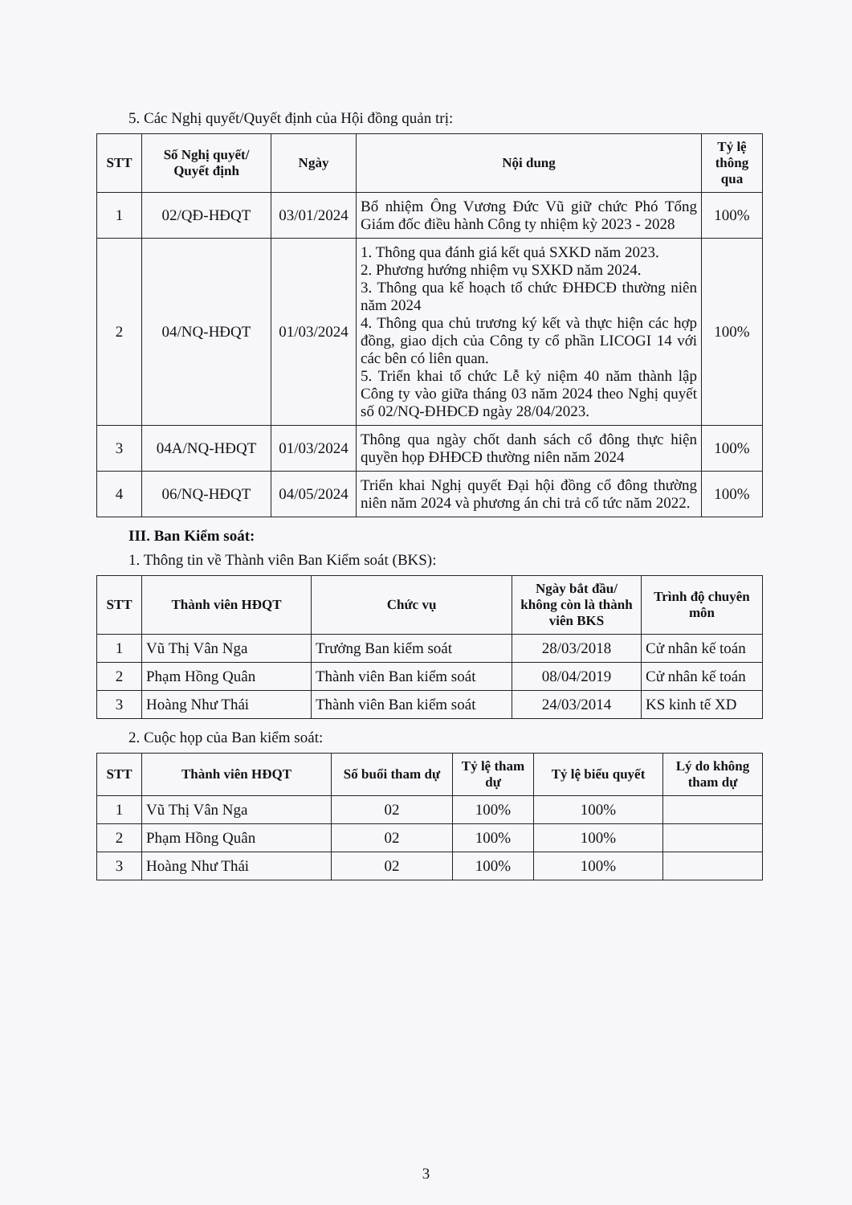5. Các Nghị quyết/Quyết định của Hội đồng quản trị:
| STT | Số Nghị quyết/ Quyết định | Ngày | Nội dung | Tỷ lệ thông qua |
| --- | --- | --- | --- | --- |
| 1 | 02/QĐ-HĐQT | 03/01/2024 | Bổ nhiệm Ông Vương Đức Vũ giữ chức Phó Tổng Giám đốc điều hành Công ty nhiệm kỳ 2023 - 2028 | 100% |
| 2 | 04/NQ-HĐQT | 01/03/2024 | 1. Thông qua đánh giá kết quả SXKD năm 2023. 2. Phương hướng nhiệm vụ SXKD năm 2024. 3. Thông qua kế hoạch tổ chức ĐHĐCĐ thường niên năm 2024 4. Thông qua chủ trương ký kết và thực hiện các hợp đồng, giao dịch của Công ty cổ phần LICOGI 14 với các bên có liên quan. 5. Triển khai tổ chức Lễ kỷ niệm 40 năm thành lập Công ty vào giữa tháng 03 năm 2024 theo Nghị quyết số 02/NQ-ĐHĐCĐ ngày 28/04/2023. | 100% |
| 3 | 04A/NQ-HĐQT | 01/03/2024 | Thông qua ngày chốt danh sách cổ đông thực hiện quyền họp ĐHĐCĐ thường niên năm 2024 | 100% |
| 4 | 06/NQ-HĐQT | 04/05/2024 | Triển khai Nghị quyết Đại hội đồng cổ đông thường niên năm 2024 và phương án chi trả cổ tức năm 2022. | 100% |
III. Ban Kiểm soát:
1. Thông tin về Thành viên Ban Kiểm soát (BKS):
| STT | Thành viên HĐQT | Chức vụ | Ngày bắt đầu/ không còn là thành viên BKS | Trình độ chuyên môn |
| --- | --- | --- | --- | --- |
| 1 | Vũ Thị Vân Nga | Trưởng Ban kiểm soát | 28/03/2018 | Cử nhân kế toán |
| 2 | Phạm Hồng Quân | Thành viên Ban kiểm soát | 08/04/2019 | Cử nhân kế toán |
| 3 | Hoàng Như Thái | Thành viên Ban kiểm soát | 24/03/2014 | KS kinh tế XD |
2. Cuộc họp của Ban kiểm soát:
| STT | Thành viên HĐQT | Số buổi tham dự | Tỷ lệ tham dự | Tỷ lệ biểu quyết | Lý do không tham dự |
| --- | --- | --- | --- | --- | --- |
| 1 | Vũ Thị Vân Nga | 02 | 100% | 100% | |
| 2 | Phạm Hồng Quân | 02 | 100% | 100% | |
| 3 | Hoàng Như Thái | 02 | 100% | 100% | |
3